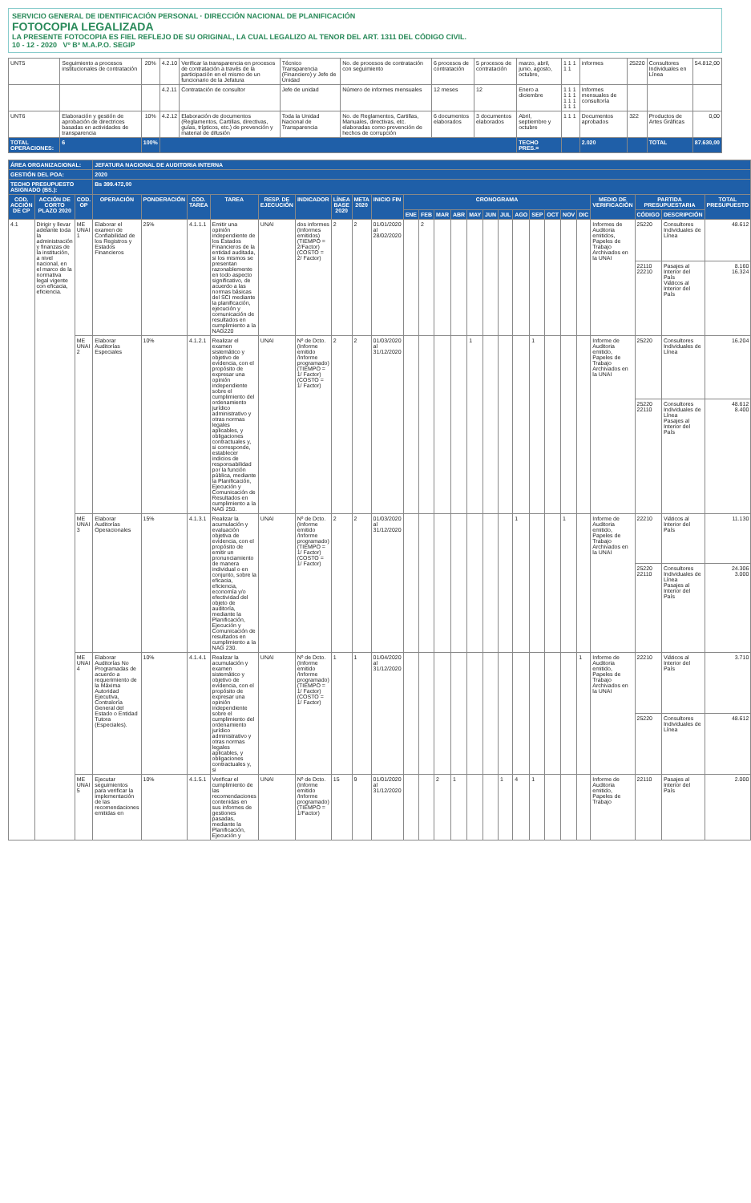SERVICIO GENERAL DE IDENTIFICACIÓN PERSONAL · DIRECCIÓN NACIONAL DE PLANIFICACIÓN
FOTOCOPIA LEGALIZADA
LA PRESENTE FOTOCOPIA ES FIEL REFLEJO DE SU ORIGINAL, LA CUAL LEGALIZO AL TENOR DEL ART. 1311 DEL CÓDIGO CIVIL.
10 - 12 - 2020 Vº Bº M.A.P.O. SEGIP
| UNT5 | Seguimiento a procesos institucionales de contratación | 20% | 4.2.10 | Verificar la transparencia en procesos de contratación a través de la participación en el mismo de un funcionario de la Jefatura | Técnico Transparencia (Financiero) y Jefe de Unidad | No. de procesos de contratación con seguimiento | 6 procesos de contratación | 5 procesos de contratación | marzo, abril, junio, agosto, octubre, | 1 1 1 1 1 | informes | 25220 | Consultores Individuales en Línea | 54.812,00 |
| | | | 4.2.11 | Contratación de consultor | Jefe de unidad | Número de informes mensuales | 12 meses | 12 | Enero a diciembre | 1 1 1 1 1 1 1 1 1 1 1 1 | Informes mensuales de consultoría | | | |
| UNT6 | Elaboración y gestión de aprobación de directrices basadas en actividades de transparencia | 10% | 4.2.12 | Elaboración de documentos (Reglamentos, Cartillas, directivas, guías, trípticos, etc.) de prevención y material de difusión | Toda la Unidad Nacional de Transparencia | No. de Reglamentos, Cartillas, Manuales, directivas, etc. elaboradas como prevención de hechos de corrupción | 6 documentos elaborados | 3 documentos elaborados | Abril, septiembre y octubre | 1 1 1 | Documentos aprobados | 322 | Productos de Artes Gráficas | 0,00 |
| TOTAL OPERACIONES: | 6 | 100% | | | | | | | TECHO PRES.= | | 2.020 | | TOTAL | 87.630,00 |
| ÁREA ORGANIZACIONAL: | | | JEFATURA NACIONAL DE AUDITORIA INTERNA | | | | | | | | | | | | | | | | | | | | | | | | |
| GESTIÓN DEL POA: | | | 2020 | | | | | | | | | | | | | | | | | | | | | | | | |
| TECHO PRESUPUESTO ASIGNADO (BS.): | | | Bs 399.472,00 | | | | | | | | | | | | | | | | | | | | | | | | |
| COD. ACCIÓN DE CP | ACCIÓN DE CORTO PLAZO 2020 | COD. OP | OPERACIÓN | PONDERACIÓN | COD. TAREA | TAREA | RESP. DE EJECUCIÓN | INDICADOR | LÍNEA BASE 2020 | META 2020 | INICIO FIN | CRONOGRAMA | | | | | | | | | | | | MEDIO DE VERIFICACIÓN | PARTIDA PRESUPUESTARIA | | TOTAL PRESUPUESTO |
| | | | | | | | | | | | | ENE | FEB | MAR | ABR | MAY | JUN | JUL | AGO | SEP | OCT | NOV | DIC | | CÓDIGO | DESCRIPCIÓN | |
| 4.1 | Dirigir y llevar adelante toda la administración y finanzas de la institución, a nivel nacional, en el marco de la normativa legal vigente con eficacia, eficiencia. | ME UNAI 1 | Elaborar el examen de Confiabilidad de los Registros y Estados Financieros | 25% | 4.1.1.1 | Emitir una opinión independiente de los Estados Financieros de la entidad auditada, si los mismos se presentan razonablemente en todo aspecto significativo, de acuerdo a las normas básicas del SCI mediante la planificación, ejecución y comunicación de resultados en cumplimiento a la NAG220 | UNAI | dos informes (Informes emitidos) (TIEMPO = 2/Factor) (COSTO = 2/ Factor) | 2 | 2 | 01/01/2020 al 28/02/2020 | | 2 | | | | | | | | | | | Informes de Auditoria emitidos, Papeles de Trabajo Archivados en la UNAI | 25220 | Consultores Individuales de Línea | 48.612 |
| | | | | | | | | | | | | | | | | | | | | | | | | | 22110 22210 | Pasajes al Interior del País Viáticos al Interior del País | 8.160 16.324 |
| | | ME UNAI 2 | Elaborar Auditorías Especiales | 10% | 4.1.2.1 | Realizar el examen sistemático y objetivo de evidencia, con el propósito de expresar una opinión independiente sobre el cumplimiento del ordenamiento jurídico administrativo y otras normas legales aplicables, y obligaciones contractuales y, si corresponde, establecer indicios de responsabilidad por la función pública, mediante la Planificación, Ejecución y Comunicación de Resultados en cumplimiento a la NAG 250. | UNAI | Nº de Dcto. (Informe emitido /Informe programado) (TIEMPO = 1/ Factor) (COSTO = 1/ Factor) | 2 | 2 | 01/03/2020 al 31/12/2020 | | | | | 1 | | | | 1 | | | | Informe de Auditoria emitido, Papeles de Trabajo Archivados en la UNAI | 25220 | Consultores Individuales de Línea | 16.204 |
| | | | | | | | | | | | | | | | | | | | | | | | | | 25220 22110 | Consultores Individuales de Línea Pasajes al Interior del País | 48.612 8.400 |
| | | ME UNAI 3 | Elaborar Auditorías Operacionales | 15% | 4.1.3.1 | Realizar la acumulación y evaluación objetiva de evidencia, con el propósito de emitir un pronunciamiento de manera individual o en conjunto, sobre la eficacia, eficiencia, economía y/o efectividad del objeto de auditoría, mediante la Planificación, Ejecución y Comunicación de resultados en cumplimiento a la NAG 230. | UNAI | Nº de Dcto. (Informe emitido /Informe programado) (TIEMPO = 1/ Factor) (COSTO = 1/ Factor) | 2 | 2 | 01/03/2020 al 31/12/2020 | | | | | | | | 1 | | | 1 | | Informe de Auditoria emitido, Papeles de Trabajo Archivados en la UNAI | 22210 | Viáticos al Interior del País | 11.130 |
| | | | | | | | | | | | | | | | | | | | | | | | | | 25220 22110 | Consultores Individuales de Línea Pasajes al Interior del País | 24.306 3.000 |
| | | ME UNAI 4 | Elaborar Auditorías No Programadas de acuerdo a requerimiento de la Máxima Autoridad Ejecutiva, Contraloría General del Estado o Entidad Tutora (Especiales). | 10% | 4.1.4.1 | Realizar la acumulación y examen sistemático y objetivo de evidencia, con el propósito de expresar una opinión independiente sobre el cumplimiento del ordenamiento jurídico administrativo y otras normas legales aplicables, y obligaciones contractuales y, si | UNAI | Nº de Dcto. (Informe emitido /Informe programado) (TIEMPO = 1/ Factor) (COSTO = 1/ Factor) | 1 | 1 | 01/04/2020 al 31/12/2020 | | | | | | | | | | | | 1 | Informe de Auditoria emitido, Papeles de Trabajo Archivados en la UNAI | 22210 | Viáticos al Interior del País | 3.710 |
| | | | | | | | | | | | | | | | | | | | | | | | | | 25220 | Consultores Individuales de Línea | 48.612 |
| | | ME UNAI 5 | Ejecutar seguimientos para verificar la implementación de las recomendaciones emitidas en | 10% | 4.1.5.1 | Verificar el cumplimiento de las recomendaciones contenidas en sus informes de gestiones pasadas, mediante la Planificación, Ejecución y | UNAI | Nº de Dcto. (Informe emitido /Informe programado) (TIEMPO = 1/Factor) | 15 | 9 | 01/01/2020 al 31/12/2020 | | | 2 | 1 | | | 1 | 4 | 1 | | | | Informe de Auditoria emitido, Papeles de Trabajo | 22110 | Pasajes al Interior del País | 2.000 |